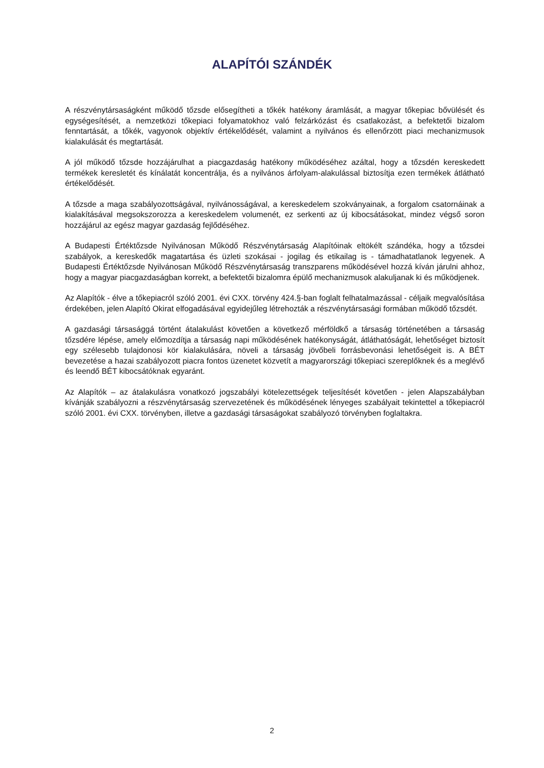ALAPÍTÓI SZÁNDÉK
A részvénytársaságként működő tőzsde elősegítheti a tőkék hatékony áramlását, a magyar tőkepiac bővülését és egységesítését, a nemzetközi tőkepiaci folyamatokhoz való felzárkózást és csatlakozást, a befektetői bizalom fenntartását, a tőkék, vagyonok objektív értékelődését, valamint a nyilvános és ellenőrzött piaci mechanizmusok kialakulását és megtartását.
A jól működő tőzsde hozzájárulhat a piacgazdaság hatékony működéséhez azáltal, hogy a tőzsdén kereskedett termékek keresletét és kínálatát koncentrálja, és a nyilvános árfolyam-alakulással biztosítja ezen termékek átlátható értékelődését.
A tőzsde a maga szabályozottságával, nyilvánosságával, a kereskedelem szokványainak, a forgalom csatornáinak a kialakításával megsokszorozza a kereskedelem volumenét, ez serkenti az új kibocsátásokat, mindez végső soron hozzájárul az egész magyar gazdaság fejlődéséhez.
A Budapesti Értéktőzsde Nyilvánosan Működő Részvénytársaság Alapítóinak eltökélt szándéka, hogy a tőzsdei szabályok, a kereskedők magatartása és üzleti szokásai - jogilag és etikailag is - támadhatatlanok legyenek. A Budapesti Értéktőzsde Nyilvánosan Működő Részvénytársaság transzparens működésével hozzá kíván járulni ahhoz, hogy a magyar piacgazdaságban korrekt, a befektetői bizalomra épülő mechanizmusok alakuljanak ki és működjenek.
Az Alapítók - élve a tőkepiacról szóló 2001. évi CXX. törvény 424.§-ban foglalt felhatalmazással - céljaik megvalósítása érdekében, jelen Alapító Okirat elfogadásával egyidejűleg létrehozták a részvénytársasági formában működő tőzsdét.
A gazdasági társasággá történt átalakulást követően a következő mérföldkő a társaság történetében a társaság tőzsdére lépése, amely előmozdítja a társaság napi működésének hatékonyságát, átláthatóságát, lehetőséget biztosít egy szélesebb tulajdonosi kör kialakulására, növeli a társaság jövőbeli forrásbevonási lehetőségeit is. A BÉT bevezetése a hazai szabályozott piacra fontos üzenetet közvetít a magyarországi tőkepiaci szereplőknek és a meglévő és leendő BÉT kibocsátóknak egyaránt.
Az Alapítók – az átalakulásra vonatkozó jogszabályi kötelezettségek teljesítését követően - jelen Alapszabályban kívánják szabályozni a részvénytársaság szervezetének és működésének lényeges szabályait tekintettel a tőkepiacról szóló 2001. évi CXX. törvényben, illetve a gazdasági társaságokat szabályozó törvényben foglaltakra.
2